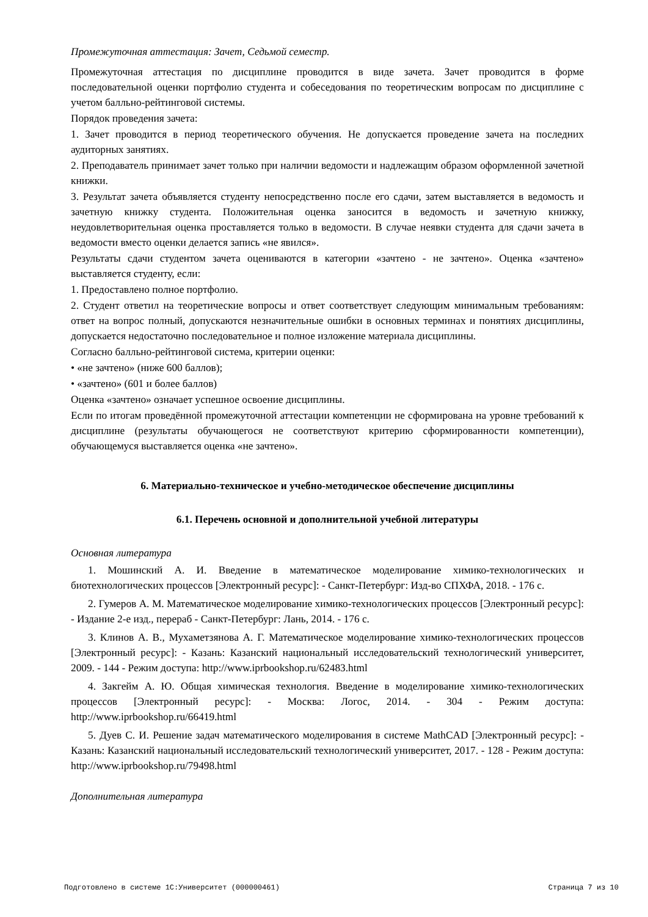Промежуточная аттестация: Зачет, Седьмой семестр.
Промежуточная аттестация по дисциплине проводится в виде зачета. Зачет проводится в форме последовательной оценки портфолио студента и собеседования по теоретическим вопросам по дисциплине с учетом балльно-рейтинговой системы.
Порядок проведения зачета:
1. Зачет проводится в период теоретического обучения. Не допускается проведение зачета на последних аудиторных занятиях.
2. Преподаватель принимает зачет только при наличии ведомости и надлежащим образом оформленной зачетной книжки.
3. Результат зачета объявляется студенту непосредственно после его сдачи, затем выставляется в ведомость и зачетную книжку студента. Положительная оценка заносится в ведомость и зачетную книжку, неудовлетворительная оценка проставляется только в ведомости. В случае неявки студента для сдачи зачета в ведомости вместо оценки делается запись «не явился».
Результаты сдачи студентом зачета оцениваются в категории «зачтено - не зачтено». Оценка «зачтено» выставляется студенту, если:
1. Предоставлено полное портфолио.
2. Студент ответил на теоретические вопросы и ответ соответствует следующим минимальным требованиям: ответ на вопрос полный, допускаются незначительные ошибки в основных терминах и понятиях дисциплины, допускается недостаточно последовательное и полное изложение материала дисциплины.
Согласно балльно-рейтинговой система, критерии оценки:
• «не зачтено» (ниже 600 баллов);
• «зачтено» (601 и более баллов)
Оценка «зачтено» означает успешное освоение дисциплины.
Если по итогам проведённой промежуточной аттестации компетенции не сформирована на уровне требований к дисциплине (результаты обучающегося не соответствуют критерию сформированности компетенции), обучающемуся выставляется оценка «не зачтено».
6. Материально-техническое и учебно-методическое обеспечение дисциплины
6.1. Перечень основной и дополнительной учебной литературы
Основная литература
1. Мошинский А. И. Введение в математическое моделирование химико-технологических и биотехнологических процессов [Электронный ресурс]: - Санкт-Петербург: Изд-во СПХФА, 2018. - 176 с.
2. Гумеров А. М. Математическое моделирование химико-технологических процессов [Электронный ресурс]: - Издание 2-е изд., перераб - Санкт-Петербург: Лань, 2014. - 176 с.
3. Клинов А. В., Мухаметзянова А. Г. Математическое моделирование химико-технологических процессов [Электронный ресурс]: - Казань: Казанский национальный исследовательский технологический университет, 2009. - 144 - Режим доступа: http://www.iprbookshop.ru/62483.html
4. Закгейм А. Ю. Общая химическая технология. Введение в моделирование химико-технологических процессов [Электронный ресурс]: - Москва: Логос, 2014. - 304 - Режим доступа: http://www.iprbookshop.ru/66419.html
5. Дуев С. И. Решение задач математического моделирования в системе MathCAD [Электронный ресурс]: - Казань: Казанский национальный исследовательский технологический университет, 2017. - 128 - Режим доступа: http://www.iprbookshop.ru/79498.html
Дополнительная литература
Подготовлено в системе 1С:Университет (000000461) Страница 7 из 10